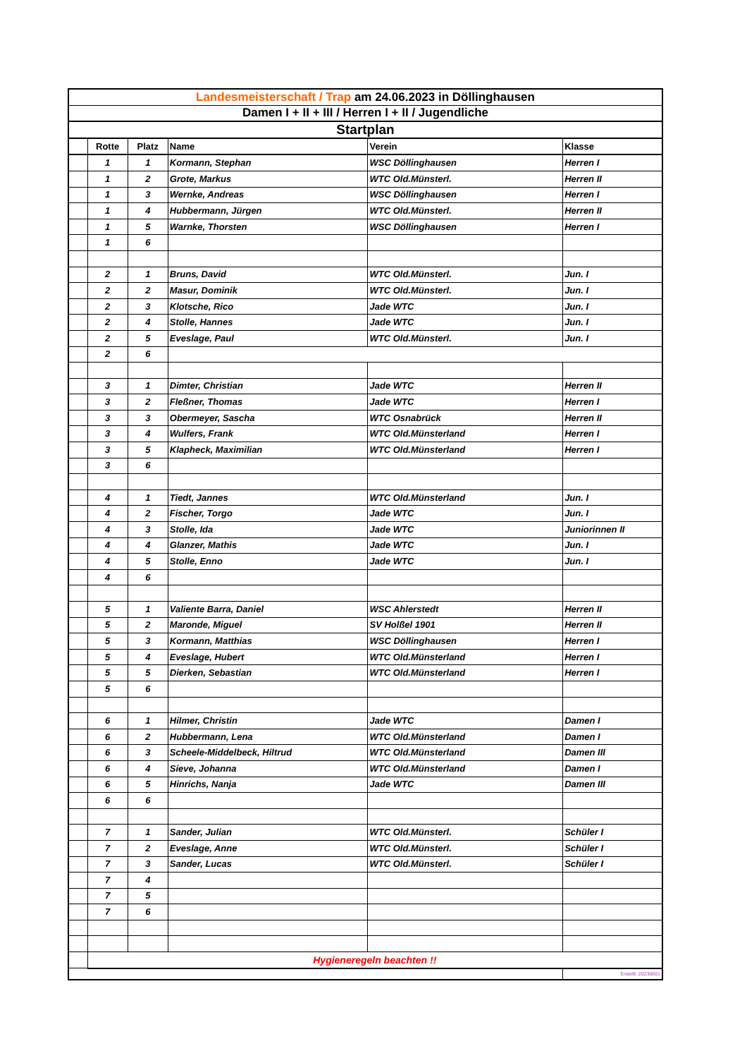| Landesmeisterschaft / Trap am 24.06.2023 in Döllinghausen | | | | | |
| Damen I + II + III / Herren I + II / Jugendliche | | | | | |
| Startplan | | | | | |
| | Rotte | Platz | Name | Verein | Klasse |
| | 1 | 1 | Kormann, Stephan | WSC Döllinghausen | Herren I |
| | 1 | 2 | Grote, Markus | WTC Old.Münsterl. | Herren II |
| | 1 | 3 | Wernke, Andreas | WSC Döllinghausen | Herren I |
| | 1 | 4 | Hubbermann, Jürgen | WTC Old.Münsterl. | Herren II |
| | 1 | 5 | Warnke, Thorsten | WSC Döllinghausen | Herren I |
| | 1 | 6 | | | |
| | 2 | 1 | Bruns, David | WTC Old.Münsterl. | Jun. I |
| | 2 | 2 | Masur, Dominik | WTC Old.Münsterl. | Jun. I |
| | 2 | 3 | Klotsche, Rico | Jade WTC | Jun. I |
| | 2 | 4 | Stolle, Hannes | Jade WTC | Jun. I |
| | 2 | 5 | Eveslage, Paul | WTC Old.Münsterl. | Jun. I |
| | 2 | 6 | | | |
| | 3 | 1 | Dimter, Christian | Jade WTC | Herren II |
| | 3 | 2 | Fleßner, Thomas | Jade WTC | Herren I |
| | 3 | 3 | Obermeyer, Sascha | WTC Osnabrück | Herren II |
| | 3 | 4 | Wulfers, Frank | WTC Old.Münsterland | Herren I |
| | 3 | 5 | Klapheck, Maximilian | WTC Old.Münsterland | Herren I |
| | 3 | 6 | | | |
| | 4 | 1 | Tiedt, Jannes | WTC Old.Münsterland | Jun. I |
| | 4 | 2 | Fischer, Torgo | Jade WTC | Jun. I |
| | 4 | 3 | Stolle, Ida | Jade WTC | Juniorinnen II |
| | 4 | 4 | Glanzer, Mathis | Jade WTC | Jun. I |
| | 4 | 5 | Stolle, Enno | Jade WTC | Jun. I |
| | 4 | 6 | | | |
| | 5 | 1 | Valiente Barra, Daniel | WSC Ahlerstedt | Herren II |
| | 5 | 2 | Maronde, Miguel | SV Holßel 1901 | Herren II |
| | 5 | 3 | Kormann, Matthias | WSC Döllinghausen | Herren I |
| | 5 | 4 | Eveslage, Hubert | WTC Old.Münsterland | Herren I |
| | 5 | 5 | Dierken, Sebastian | WTC Old.Münsterland | Herren I |
| | 5 | 6 | | | |
| | 6 | 1 | Hilmer, Christin | Jade WTC | Damen I |
| | 6 | 2 | Hubbermann, Lena | WTC Old.Münsterland | Damen I |
| | 6 | 3 | Scheele-Middelbeck, Hiltrud | WTC Old.Münsterland | Damen III |
| | 6 | 4 | Sieve, Johanna | WTC Old.Münsterland | Damen I |
| | 6 | 5 | Hinrichs, Nanja | Jade WTC | Damen III |
| | 6 | 6 | | | |
| | 7 | 1 | Sander, Julian | WTC Old.Münsterl. | Schüler I |
| | 7 | 2 | Eveslage, Anne | WTC Old.Münsterl. | Schüler I |
| | 7 | 3 | Sander, Lucas | WTC Old.Münsterl. | Schüler I |
| | 7 | 4 | | | |
| | 7 | 5 | | | |
| | 7 | 6 | | | |
| | Hygieneregeln beachten !! | | | | |
| | | | | | Erstellt: 20230601 |